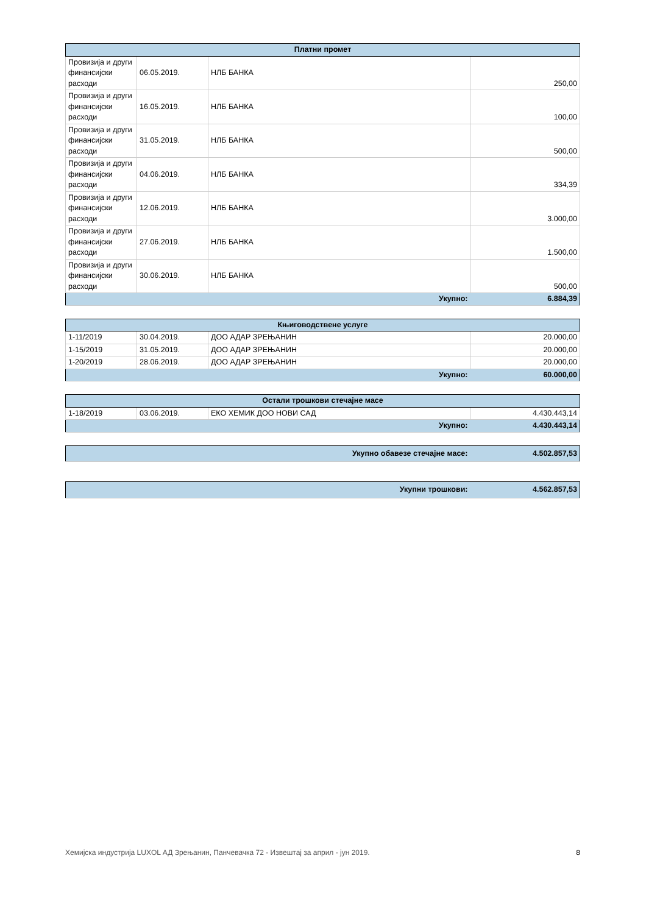| Платни промет | | | |
| --- | --- | --- | --- |
| Провизија и други финансијски расходи | 06.05.2019. | НЛБ БАНКА | 250,00 |
| Провизија и други финансијски расходи | 16.05.2019. | НЛБ БАНКА | 100,00 |
| Провизија и други финансијски расходи | 31.05.2019. | НЛБ БАНКА | 500,00 |
| Провизија и други финансијски расходи | 04.06.2019. | НЛБ БАНКА | 334,39 |
| Провизија и други финансијски расходи | 12.06.2019. | НЛБ БАНКА | 3.000,00 |
| Провизија и други финансијски расходи | 27.06.2019. | НЛБ БАНКА | 1.500,00 |
| Провизија и други финансијски расходи | 30.06.2019. | НЛБ БАНКА | 500,00 |
| Укупно: | | | 6.884,39 |
| Књиговодствене услуге | | | |
| --- | --- | --- | --- |
| 1-11/2019 | 30.04.2019. | ДОО АДАР ЗРЕЊАНИН | 20.000,00 |
| 1-15/2019 | 31.05.2019. | ДОО АДАР ЗРЕЊАНИН | 20.000,00 |
| 1-20/2019 | 28.06.2019. | ДОО АДАР ЗРЕЊАНИН | 20.000,00 |
| Укупно: | | | 60.000,00 |
| Остали трошкови стечајне масе | | | |
| --- | --- | --- | --- |
| 1-18/2019 | 03.06.2019. | ЕКО ХЕМИК ДОО НОВИ САД | 4.430.443,14 |
| Укупно: | | | 4.430.443,14 |
| Укупно обавезе стечајне масе: | 4.502.857,53 |
| Укупни трошкови: | 4.562.857,53 |
Хемијска индустрија LUXOL АД Зрењанин, Панчевачка 72 - Извештај за април - јун 2019. 8